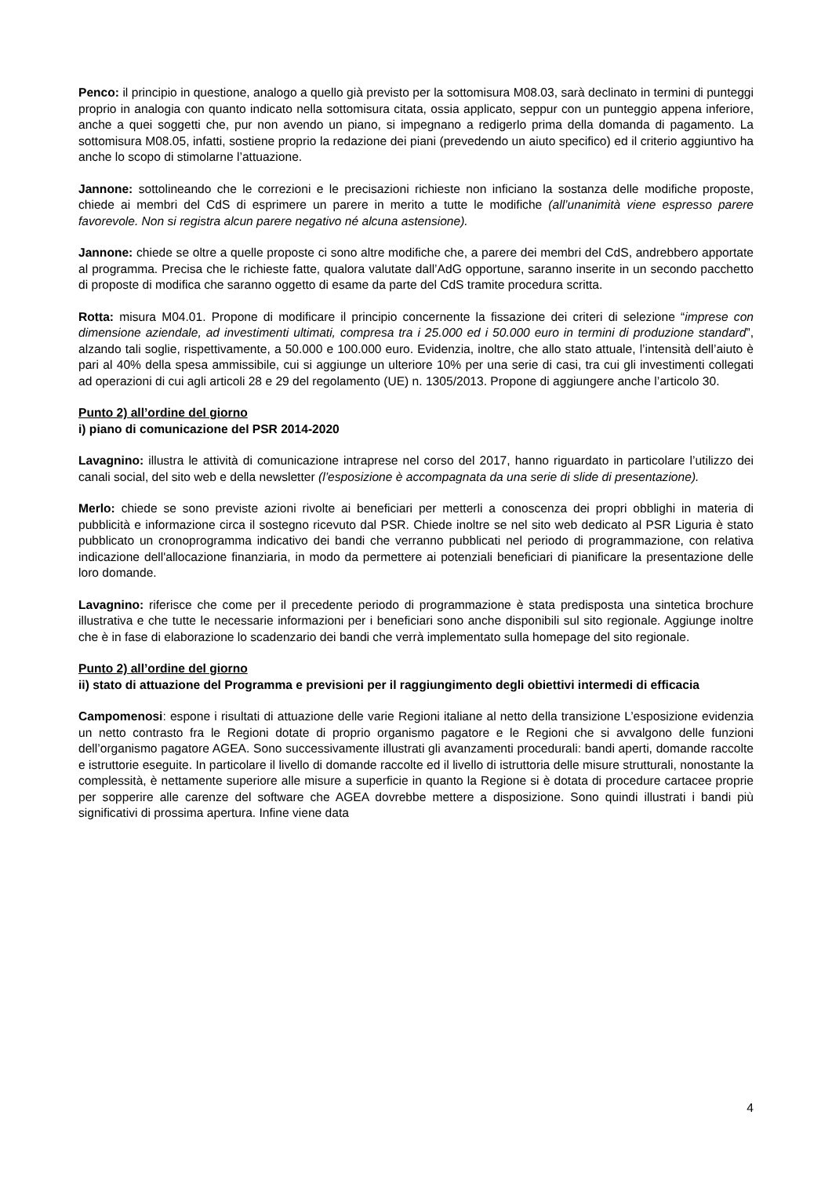Penco: il principio in questione, analogo a quello già previsto per la sottomisura M08.03, sarà declinato in termini di punteggi proprio in analogia con quanto indicato nella sottomisura citata, ossia applicato, seppur con un punteggio appena inferiore, anche a quei soggetti che, pur non avendo un piano, si impegnano a redigerlo prima della domanda di pagamento. La sottomisura M08.05, infatti, sostiene proprio la redazione dei piani (prevedendo un aiuto specifico) ed il criterio aggiuntivo ha anche lo scopo di stimolarne l’attuazione.
Jannone: sottolineando che le correzioni e le precisazioni richieste non inficiano la sostanza delle modifiche proposte, chiede ai membri del CdS di esprimere un parere in merito a tutte le modifiche (all’unanimità viene espresso parere favorevole. Non si registra alcun parere negativo né alcuna astensione).
Jannone: chiede se oltre a quelle proposte ci sono altre modifiche che, a parere dei membri del CdS, andrebbero apportate al programma. Precisa che le richieste fatte, qualora valutate dall’AdG opportune, saranno inserite in un secondo pacchetto di proposte di modifica che saranno oggetto di esame da parte del CdS tramite procedura scritta.
Rotta: misura M04.01. Propone di modificare il principio concernente la fissazione dei criteri di selezione “imprese con dimensione aziendale, ad investimenti ultimati, compresa tra i 25.000 ed i 50.000 euro in termini di produzione standard”, alzando tali soglie, rispettivamente, a 50.000 e 100.000 euro. Evidenzia, inoltre, che allo stato attuale, l’intensità dell’aiuto è pari al 40% della spesa ammissibile, cui si aggiunge un ulteriore 10% per una serie di casi, tra cui gli investimenti collegati ad operazioni di cui agli articoli 28 e 29 del regolamento (UE) n. 1305/2013. Propone di aggiungere anche l’articolo 30.
Punto 2) all’ordine del giorno
i) piano di comunicazione del PSR 2014-2020
Lavagnino: illustra le attività di comunicazione intraprese nel corso del 2017, hanno riguardato in particolare l’utilizzo dei canali social, del sito web e della newsletter (l’esposizione è accompagnata da una serie di slide di presentazione).
Merlo: chiede se sono previste azioni rivolte ai beneficiari per metterli a conoscenza dei propri obblighi in materia di pubblicità e informazione circa il sostegno ricevuto dal PSR. Chiede inoltre se nel sito web dedicato al PSR Liguria è stato pubblicato un cronoprogramma indicativo dei bandi che verranno pubblicati nel periodo di programmazione, con relativa indicazione dell'allocazione finanziaria, in modo da permettere ai potenziali beneficiari di pianificare la presentazione delle loro domande.
Lavagnino: riferisce che come per il precedente periodo di programmazione è stata predisposta una sintetica brochure illustrativa e che tutte le necessarie informazioni per i beneficiari sono anche disponibili sul sito regionale. Aggiunge inoltre che è in fase di elaborazione lo scadenzario dei bandi che verrà implementato sulla homepage del sito regionale.
Punto 2) all’ordine del giorno
ii) stato di attuazione del Programma e previsioni per il raggiungimento degli obiettivi intermedi di efficacia
Campomenosi: espone i risultati di attuazione delle varie Regioni italiane al netto della transizione L’esposizione evidenzia un netto contrasto fra le Regioni dotate di proprio organismo pagatore e le Regioni che si avvalgono delle funzioni dell’organismo pagatore AGEA. Sono successivamente illustrati gli avanzamenti procedurali: bandi aperti, domande raccolte e istruttorie eseguite. In particolare il livello di domande raccolte ed il livello di istruttoria delle misure strutturali, nonostante la complessità, è nettamente superiore alle misure a superficie in quanto la Regione si è dotata di procedure cartacee proprie per sopperire alle carenze del software che AGEA dovrebbe mettere a disposizione. Sono quindi illustrati i bandi più significativi di prossima apertura. Infine viene data
4